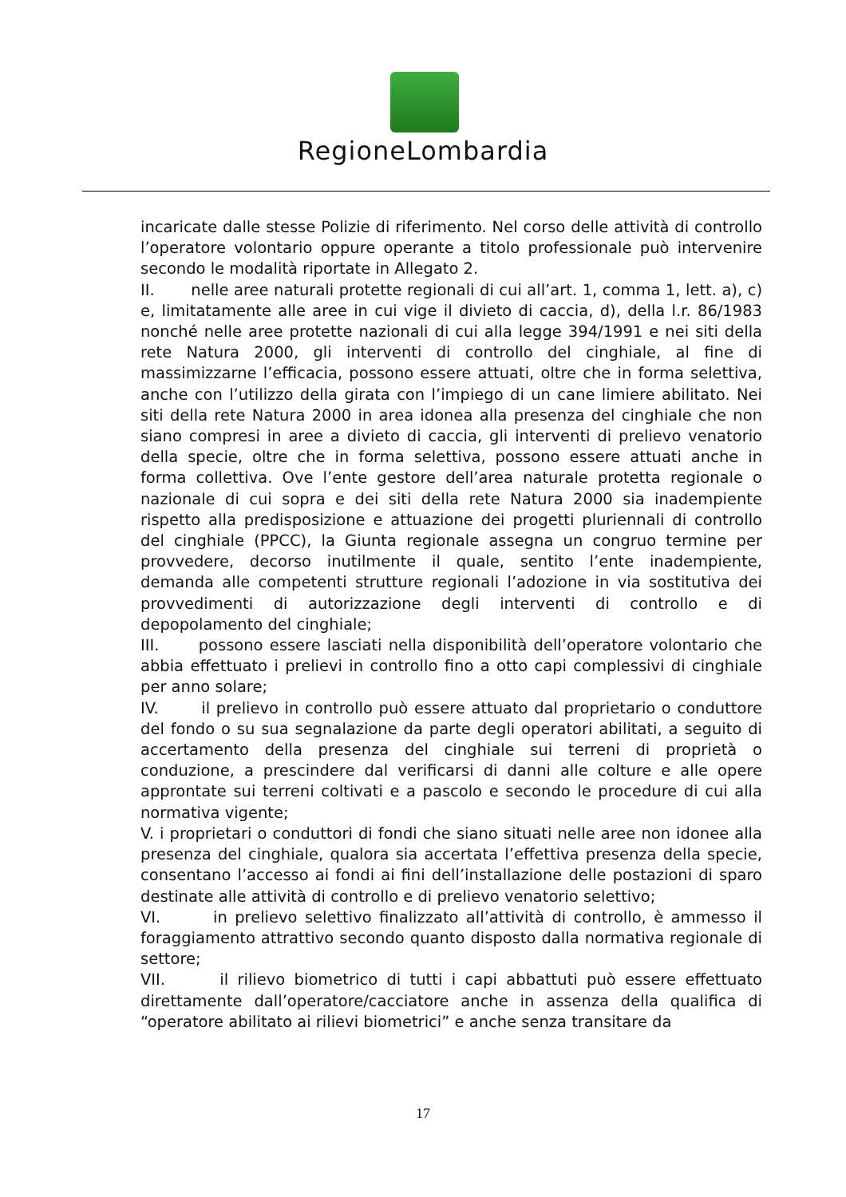RegioneLombardia
incaricate dalle stesse Polizie di riferimento. Nel corso delle attività di controllo l’operatore volontario oppure operante a titolo professionale può intervenire secondo le modalità riportate in Allegato 2.
II. nelle aree naturali protette regionali di cui all’art. 1, comma 1, lett. a), c) e, limitatamente alle aree in cui vige il divieto di caccia, d), della l.r. 86/1983 nonché nelle aree protette nazionali di cui alla legge 394/1991 e nei siti della rete Natura 2000, gli interventi di controllo del cinghiale, al fine di massimizzarne l’efficacia, possono essere attuati, oltre che in forma selettiva, anche con l’utilizzo della girata con l’impiego di un cane limiere abilitato. Nei siti della rete Natura 2000 in area idonea alla presenza del cinghiale che non siano compresi in aree a divieto di caccia, gli interventi di prelievo venatorio della specie, oltre che in forma selettiva, possono essere attuati anche in forma collettiva. Ove l’ente gestore dell’area naturale protetta regionale o nazionale di cui sopra e dei siti della rete Natura 2000 sia inadempiente rispetto alla predisposizione e attuazione dei progetti pluriennali di controllo del cinghiale (PPCC), la Giunta regionale assegna un congruo termine per provvedere, decorso inutilmente il quale, sentito l’ente inadempiente, demanda alle competenti strutture regionali l’adozione in via sostitutiva dei provvedimenti di autorizzazione degli interventi di controllo e di depopolamento del cinghiale;
III. possono essere lasciati nella disponibilità dell’operatore volontario che abbia effettuato i prelievi in controllo fino a otto capi complessivi di cinghiale per anno solare;
IV. il prelievo in controllo può essere attuato dal proprietario o conduttore del fondo o su sua segnalazione da parte degli operatori abilitati, a seguito di accertamento della presenza del cinghiale sui terreni di proprietà o conduzione, a prescindere dal verificarsi di danni alle colture e alle opere approntate sui terreni coltivati e a pascolo e secondo le procedure di cui alla normativa vigente;
V. i proprietari o conduttori di fondi che siano situati nelle aree non idonee alla presenza del cinghiale, qualora sia accertata l’effettiva presenza della specie, consentano l’accesso ai fondi ai fini dell’installazione delle postazioni di sparo destinate alle attività di controllo e di prelievo venatorio selettivo;
VI. in prelievo selettivo finalizzato all’attività di controllo, è ammesso il foraggiamento attrattivo secondo quanto disposto dalla normativa regionale di settore;
VII. il rilievo biometrico di tutti i capi abbattuti può essere effettuato direttamente dall’operatore/cacciatore anche in assenza della qualifica di “operatore abilitato ai rilievi biometrici” e anche senza transitare da
17